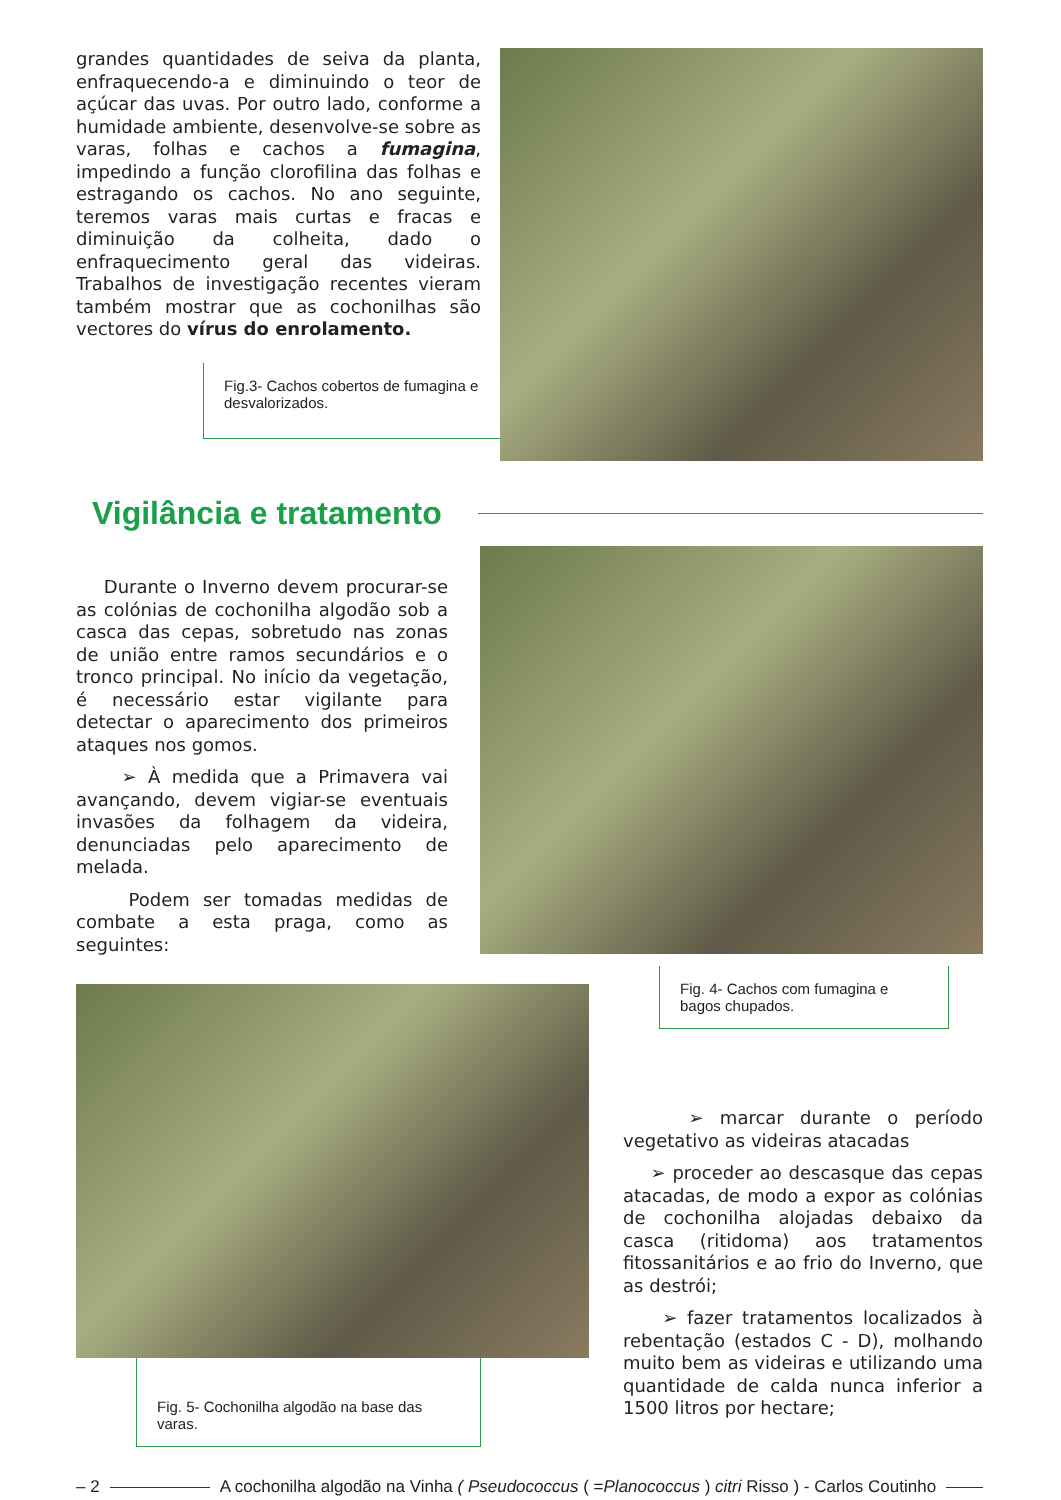grandes quantidades de seiva da planta, enfraquecendo-a e diminuindo o teor de açúcar das uvas. Por outro lado, conforme a humidade ambiente, desenvolve-se sobre as varas, folhas e cachos a fumagina, impedindo a função clorofilina das folhas e estragando os cachos. No ano seguinte, teremos varas mais curtas e fracas e diminuição da colheita, dado o enfraquecimento geral das videiras. Trabalhos de investigação recentes vieram também mostrar que as cochonilhas são vectores do vírus do enrolamento.
Fig.3- Cachos cobertos de fumagina e desvalorizados.
Vigilância e tratamento
Durante o Inverno devem procurar-se as colónias de cochonilha algodão sob a casca das cepas, sobretudo nas zonas de união entre ramos secundários e o tronco principal. No início da vegetação, é necessário estar vigilante para detectar o aparecimento dos primeiros ataques nos gomos.
➢ À medida que a Primavera vai avançando, devem vigiar-se eventuais invasões da folhagem da videira, denunciadas pelo aparecimento de melada.
Podem ser tomadas medidas de combate a esta praga, como as seguintes:
Fig. 5- Cochonilha algodão na base das varas.
Fig. 4- Cachos com fumagina e bagos chupados.
➢ marcar durante o período vegetativo as videiras atacadas
➢ proceder ao descasque das cepas atacadas, de modo a expor as colónias de cochonilha alojadas debaixo da casca (ritidoma) aos tratamentos fitossanitários e ao frio do Inverno, que as destrói;
➢ fazer tratamentos localizados à rebentação (estados C - D), molhando muito bem as videiras e utilizando uma quantidade de calda nunca inferior a 1500 litros por hectare;
– 2 A cochonilha algodão na Vinha ( Pseudococcus ( =Planococcus ) citri Risso ) - Carlos Coutinho